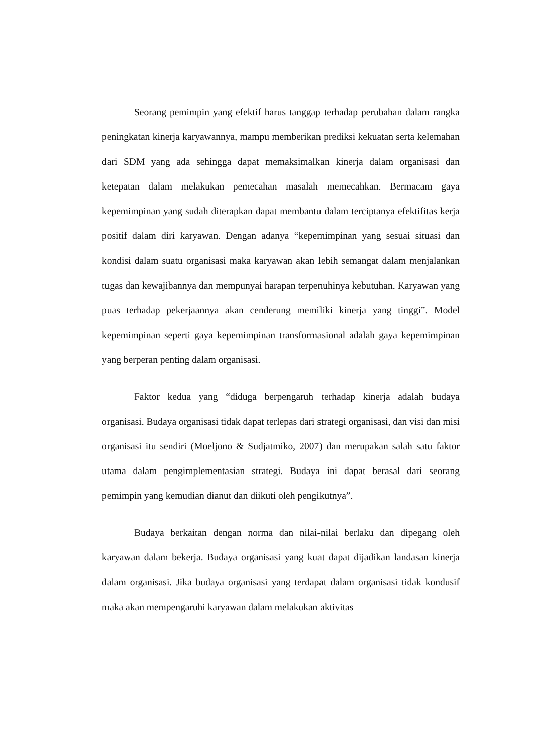Seorang pemimpin yang efektif harus tanggap terhadap perubahan dalam rangka peningkatan kinerja karyawannya, mampu memberikan prediksi kekuatan serta kelemahan dari SDM yang ada sehingga dapat memaksimalkan kinerja dalam organisasi dan ketepatan dalam melakukan pemecahan masalah memecahkan. Bermacam gaya kepemimpinan yang sudah diterapkan dapat membantu dalam terciptanya efektifitas kerja positif dalam diri karyawan. Dengan adanya “kepemimpinan yang sesuai situasi dan kondisi dalam suatu organisasi maka karyawan akan lebih semangat dalam menjalankan tugas dan kewajibannya dan mempunyai harapan terpenuhinya kebutuhan. Karyawan yang puas terhadap pekerjaannya akan cenderung memiliki kinerja yang tinggi”. Model kepemimpinan seperti gaya kepemimpinan transformasional adalah gaya kepemimpinan yang berperan penting dalam organisasi.
Faktor kedua yang “diduga berpengaruh terhadap kinerja adalah budaya organisasi. Budaya organisasi tidak dapat terlepas dari strategi organisasi, dan visi dan misi organisasi itu sendiri (Moeljono & Sudjatmiko, 2007) dan merupakan salah satu faktor utama dalam pengimplementasian strategi. Budaya ini dapat berasal dari seorang pemimpin yang kemudian dianut dan diikuti oleh pengikutnya”.
Budaya berkaitan dengan norma dan nilai-nilai berlaku dan dipegang oleh karyawan dalam bekerja. Budaya organisasi yang kuat dapat dijadikan landasan kinerja dalam organisasi. Jika budaya organisasi yang terdapat dalam organisasi tidak kondusif maka akan mempengaruhi karyawan dalam melakukan aktivitas